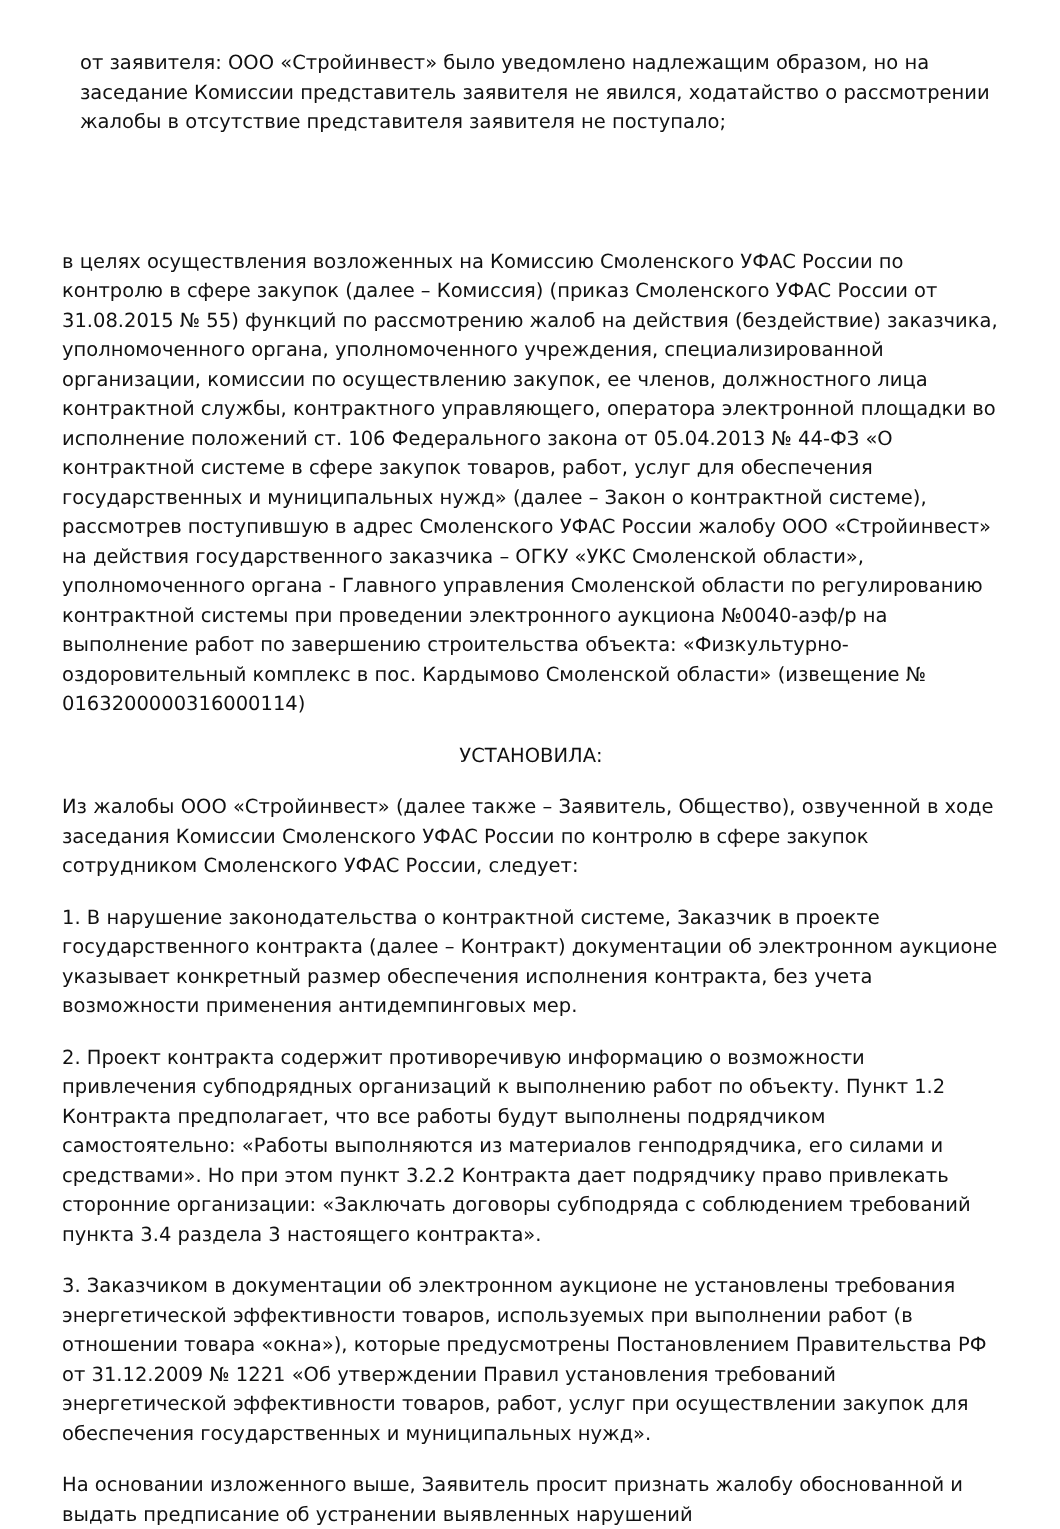от заявителя: ООО «Стройинвест» было уведомлено надлежащим образом, но на заседание Комиссии представитель заявителя не явился, ходатайство о рассмотрении жалобы в отсутствие представителя заявителя не поступало;
в целях осуществления возложенных на Комиссию Смоленского УФАС России по контролю в сфере закупок (далее – Комиссия) (приказ Смоленского УФАС России от 31.08.2015 № 55) функций по рассмотрению жалоб на действия (бездействие) заказчика, уполномоченного органа, уполномоченного учреждения, специализированной организации, комиссии по осуществлению закупок, ее членов, должностного лица контрактной службы, контрактного управляющего, оператора электронной площадки во исполнение положений ст. 106 Федерального закона от 05.04.2013 № 44-ФЗ «О контрактной системе в сфере закупок товаров, работ, услуг для обеспечения государственных и муниципальных нужд» (далее – Закон о контрактной системе), рассмотрев поступившую в адрес Смоленского УФАС России жалобу ООО «Стройинвест» на действия государственного заказчика – ОГКУ «УКС Смоленской области», уполномоченного органа - Главного управления Смоленской области по регулированию контрактной системы при проведении электронного аукциона №0040-аэф/р на выполнение работ по завершению строительства объекта: «Физкультурно-оздоровительный комплекс в пос. Кардымово Смоленской области» (извещение № 0163200000316000114)
УСТАНОВИЛА:
Из жалобы ООО «Стройинвест» (далее также – Заявитель, Общество), озвученной в ходе заседания Комиссии Смоленского УФАС России по контролю в сфере закупок сотрудником Смоленского УФАС России, следует:
1. В нарушение законодательства о контрактной системе, Заказчик в проекте государственного контракта (далее – Контракт) документации об электронном аукционе указывает конкретный размер обеспечения исполнения контракта, без учета возможности применения антидемпинговых мер.
2. Проект контракта содержит противоречивую информацию о возможности привлечения субподрядных организаций к выполнению работ по объекту. Пункт 1.2 Контракта предполагает, что все работы будут выполнены подрядчиком самостоятельно: «Работы выполняются из материалов генподрядчика, его силами и средствами». Но при этом пункт 3.2.2 Контракта дает подрядчику право привлекать сторонние организации: «Заключать договоры субподряда с соблюдением требований пункта 3.4 раздела 3 настоящего контракта».
3. Заказчиком в документации об электронном аукционе не установлены требования энергетической эффективности товаров, используемых при выполнении работ (в отношении товара «окна»), которые предусмотрены Постановлением Правительства РФ от 31.12.2009 № 1221 «Об утверждении Правил установления требований энергетической эффективности товаров, работ, услуг при осуществлении закупок для обеспечения государственных и муниципальных нужд».
На основании изложенного выше, Заявитель просит признать жалобу обоснованной и выдать предписание об устранении выявленных нарушений